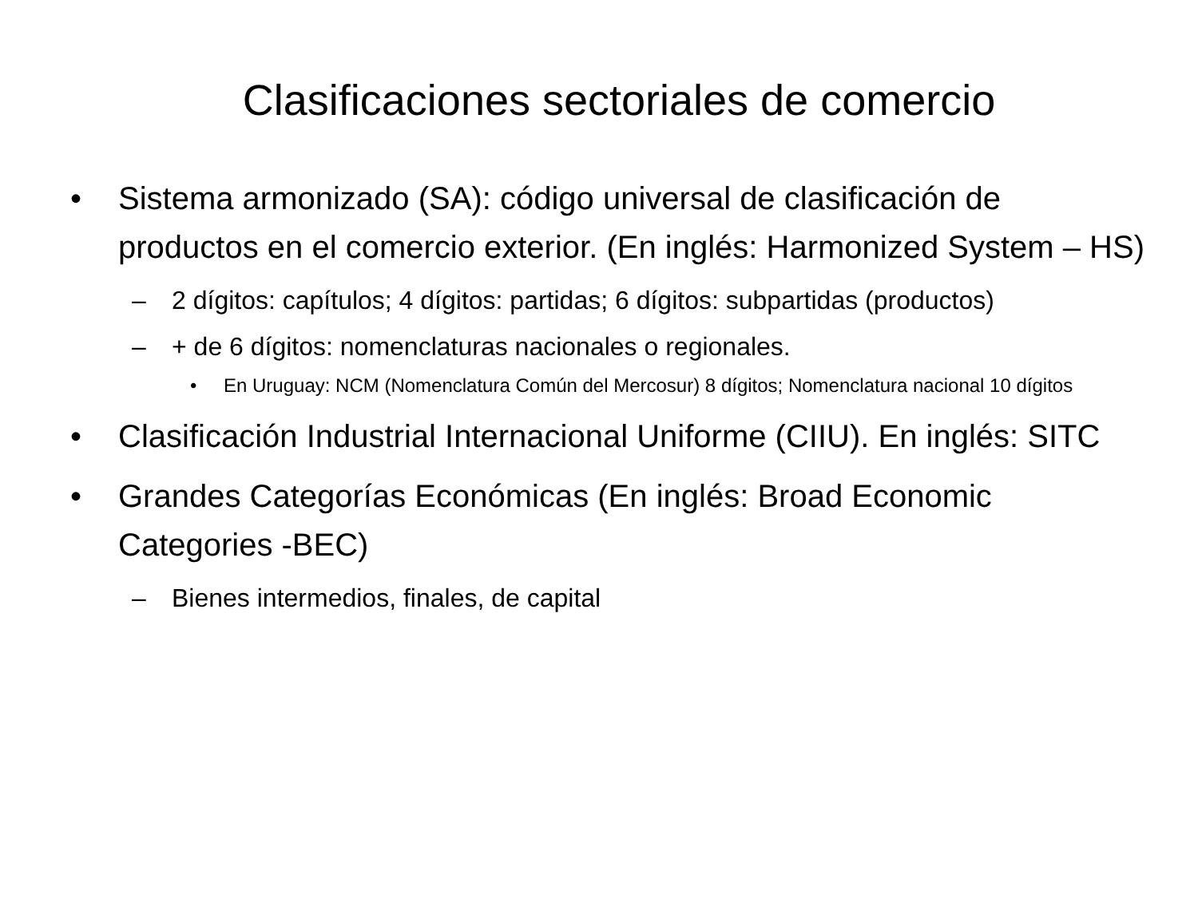Clasificaciones sectoriales de comercio
• Sistema armonizado (SA): código universal de clasificación de productos en el comercio exterior. (En inglés: Harmonized System – HS)
– 2 dígitos: capítulos; 4 dígitos: partidas; 6 dígitos: subpartidas (productos)
– + de 6 dígitos: nomenclaturas nacionales o regionales.
• En Uruguay: NCM (Nomenclatura Común del Mercosur) 8 dígitos; Nomenclatura nacional 10 dígitos
• Clasificación Industrial Internacional Uniforme (CIIU). En inglés: SITC
• Grandes Categorías Económicas (En inglés: Broad Economic Categories -BEC)
– Bienes intermedios, finales, de capital